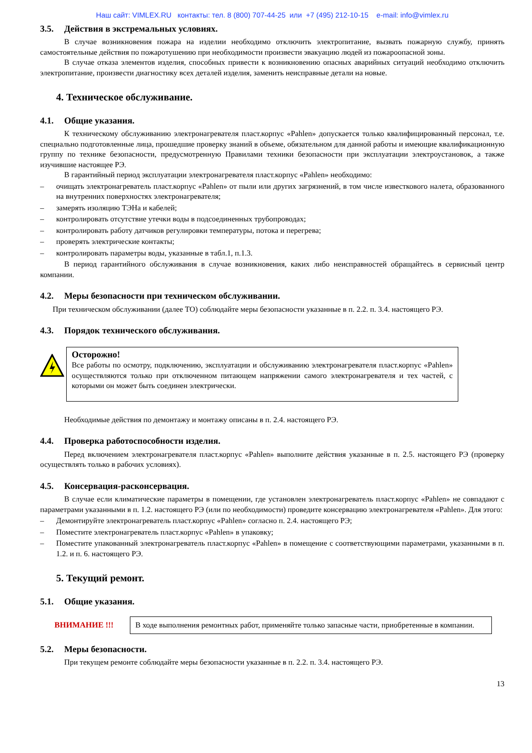Наш сайт: VIMLEX.RU контакты: тел. 8 (800) 707-44-25 или +7 (495) 212-10-15 e-mail: info@vimlex.ru
3.5. Действия в экстремальных условиях.
В случае возникновения пожара на изделии необходимо отключить электропитание, вызвать пожарную службу, принять самостоятельные действия по пожаротушению при необходимости произвести эвакуацию людей из пожароопасной зоны.
В случае отказа элементов изделия, способных привести к возникновению опасных аварийных ситуаций необходимо отключить электропитание, произвести диагностику всех деталей изделия, заменить неисправные детали на новые.
4. Техническое обслуживание.
4.1. Общие указания.
К техническому обслуживанию электронагревателя пласт.корпус «Pahlen» допускается только квалифицированный персонал, т.е. специально подготовленные лица, прошедшие проверку знаний в объеме, обязательном для данной работы и имеющие квалификационную группу по технике безопасности, предусмотренную Правилами техники безопасности при эксплуатации электроустановок, а также изучившие настоящее РЭ.
В гарантийный период эксплуатации электронагревателя пласт.корпус «Pahlen» необходимо:
– очищать электронагреватель пласт.корпус «Pahlen» от пыли или других загрязнений, в том числе известкового налета, образованного на внутренних поверхностях электронагревателя;
– замерять изоляцию ТЭНа и кабелей;
– контролировать отсутствие утечки воды в подсоединенных трубопроводах;
– контролировать работу датчиков регулировки температуры, потока и перегрева;
– проверять электрические контакты;
– контролировать параметры воды, указанные в табл.1, п.1.3.
В период гарантийного обслуживания в случае возникновения, каких либо неисправностей обращайтесь в сервисный центр компании.
4.2. Меры безопасности при техническом обслуживании.
При техническом обслуживании (далее ТО) соблюдайте меры безопасности указанные в п. 2.2. п. 3.4. настоящего РЭ.
4.3. Порядок технического обслуживания.
Осторожно!
Все работы по осмотру, подключению, эксплуатации и обслуживанию электронагревателя пласт.корпус «Pahlen» осуществляются только при отключенном питающем напряжении самого электронагревателя и тех частей, с которыми он может быть соединен электрически.
Необходимые действия по демонтажу и монтажу описаны в п. 2.4. настоящего РЭ.
4.4. Проверка работоспособности изделия.
Перед включением электронагревателя пласт.корпус «Pahlen» выполните действия указанные в п. 2.5. настоящего РЭ (проверку осуществлять только в рабочих условиях).
4.5. Консервация-расконсервация.
В случае если климатические параметры в помещении, где установлен электронагреватель пласт.корпус «Pahlen» не совпадают с параметрами указанными в п. 1.2. настоящего РЭ (или по необходимости) проведите консервацию электронагревателя «Pahlen». Для этого:
– Демонтируйте электронагреватель пласт.корпус «Pahlen» согласно п. 2.4. настоящего РЭ;
– Поместите электронагреватель пласт.корпус «Pahlen» в упаковку;
– Поместите упакованный электронагреватель пласт.корпус «Pahlen» в помещение с соответствующими параметрами, указанными в п. 1.2. и п. 6. настоящего РЭ.
5. Текущий ремонт.
5.1. Общие указания.
ВНИМАНИЕ !!!
В ходе выполнения ремонтных работ, применяйте только запасные части, приобретенные в компании.
5.2. Меры безопасности.
При текущем ремонте соблюдайте меры безопасности указанные в п. 2.2. п. 3.4. настоящего РЭ.
13